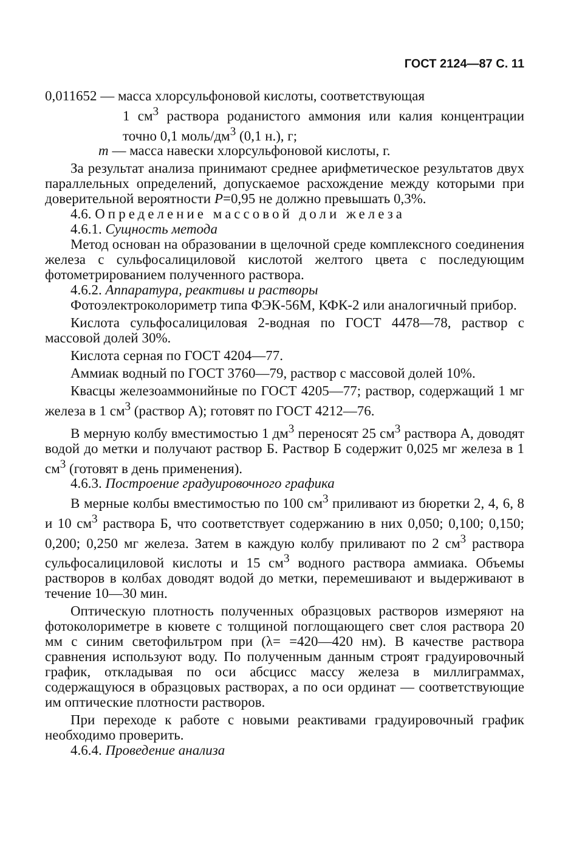ГОСТ 2124—87 С. 11
0,011652 — масса хлорсульфоновой кислоты, соответствующая
1 см<sup>3</sup> раствора роданистого аммония или калия концентрации точно 0,1 моль/дм<sup>3</sup> (0,1 н.), г;
m — масса навески хлорсульфоновой кислоты, г.
За результат анализа принимают среднее арифметическое результатов двух параллельных определений, допускаемое расхождение между которыми при доверительной вероятности P=0,95 не должно превышать 0,3%.
4.6. Определение массовой доли железа
4.6.1. Сущность метода
Метод основан на образовании в щелочной среде комплексного соединения железа с сульфосалициловой кислотой желтого цвета с последующим фотометрированием полученного раствора.
4.6.2. Аппаратура, реактивы и растворы
Фотоэлектроколориметр типа ФЭК-56М, КФК-2 или аналогичный прибор.
Кислота сульфосалициловая 2-водная по ГОСТ 4478—78, раствор с массовой долей 30%.
Кислота серная по ГОСТ 4204—77.
Аммиак водный по ГОСТ 3760—79, раствор с массовой долей 10%.
Квасцы железоаммонийные по ГОСТ 4205—77; раствор, содержащий 1 мг железа в 1 см<sup>3</sup> (раствор А); готовят по ГОСТ 4212—76.
В мерную колбу вместимостью 1 дм<sup>3</sup> переносят 25 см<sup>3</sup> раствора А, доводят водой до метки и получают раствор Б. Раствор Б содержит 0,025 мг железа в 1 см<sup>3</sup> (готовят в день применения).
4.6.3. Построение градуировочного графика
В мерные колбы вместимостью по 100 см<sup>3</sup> приливают из бюретки 2, 4, 6, 8 и 10 см<sup>3</sup> раствора Б, что соответствует содержанию в них 0,050; 0,100; 0,150; 0,200; 0,250 мг железа. Затем в каждую колбу приливают по 2 см<sup>3</sup> раствора сульфосалициловой кислоты и 15 см<sup>3</sup> водного раствора аммиака. Объемы растворов в колбах доводят водой до метки, перемешивают и выдерживают в течение 10—30 мин.
Оптическую плотность полученных образцовых растворов измеряют на фотоколориметре в кювете с толщиной поглощающего свет слоя раствора 20 мм с синим светофильтром при (λ= =420—420 нм). В качестве раствора сравнения используют воду. По полученным данным строят градуировочный график, откладывая по оси абсцисс массу железа в миллиграммах, содержащуюся в образцовых растворах, а по оси ординат — соответствующие им оптические плотности растворов.
При переходе к работе с новыми реактивами градуировочный график необходимо проверить.
4.6.4. Проведение анализа